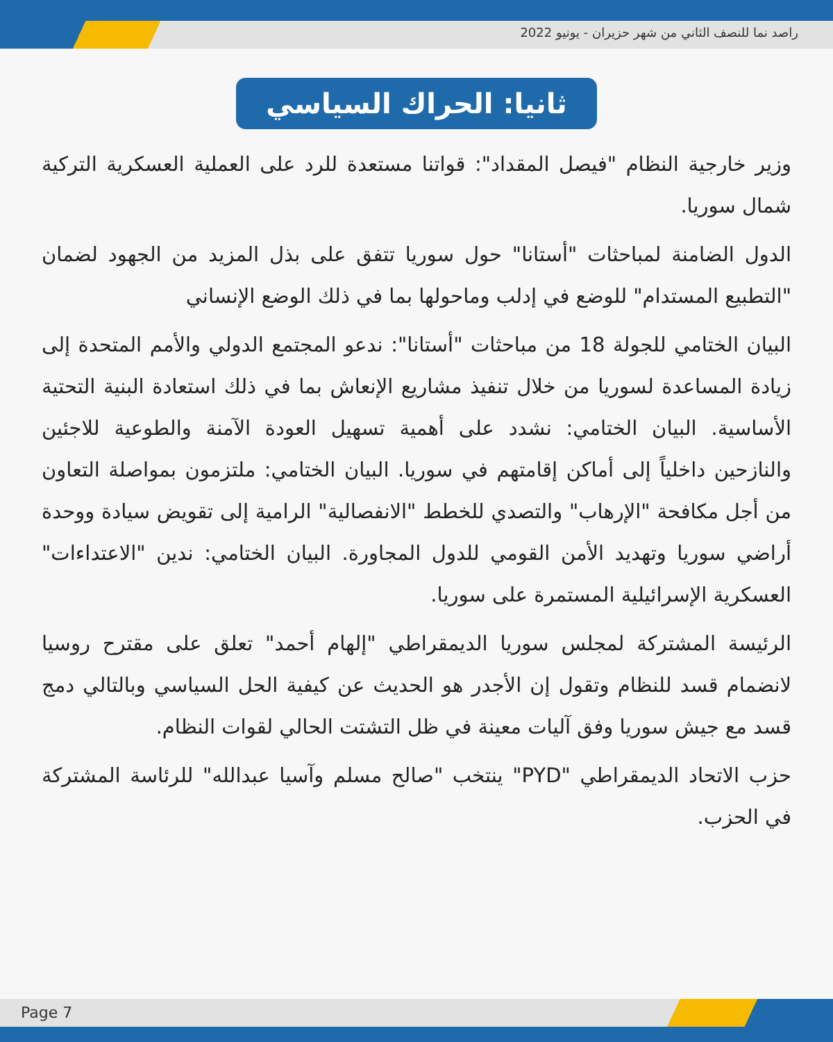راصد نما للنصف الثاني من شهر حزيران - يونيو 2022
ثانيا: الحراك السياسي
وزير خارجية النظام "فيصل المقداد": قواتنا مستعدة للرد على العملية العسكرية التركية شمال سوريا.
الدول الضامنة لمباحثات "أستانا" حول سوريا تتفق على بذل المزيد من الجهود لضمان "التطبيع المستدام" للوضع في إدلب وماحولها بما في ذلك الوضع الإنساني
البيان الختامي للجولة 18 من مباحثات "أستانا": ندعو المجتمع الدولي والأمم المتحدة إلى زيادة المساعدة لسوريا من خلال تنفيذ مشاريع الإنعاش بما في ذلك استعادة البنية التحتية الأساسية. البيان الختامي: نشدد على أهمية تسهيل العودة الآمنة والطوعية للاجئين والنازحين داخلياً إلى أماكن إقامتهم في سوريا. البيان الختامي: ملتزمون بمواصلة التعاون من أجل مكافحة "الإرهاب" والتصدي للخطط "الانفصالية" الرامية إلى تقويض سيادة ووحدة أراضي سوريا وتهديد الأمن القومي للدول المجاورة. البيان الختامي: ندين "الاعتداءات" العسكرية الإسرائيلية المستمرة على سوريا.
الرئيسة المشتركة لمجلس سوريا الديمقراطي "إلهام أحمد" تعلق على مقترح روسيا لانضمام قسد للنظام وتقول إن الأجدر هو الحديث عن كيفية الحل السياسي وبالتالي دمج قسد مع جيش سوريا وفق آليات معينة في ظل التشتت الحالي لقوات النظام.
حزب الاتحاد الديمقراطي "PYD" ينتخب "صالح مسلم وآسيا عبدالله" للرئاسة المشتركة في الحزب.
Page 7